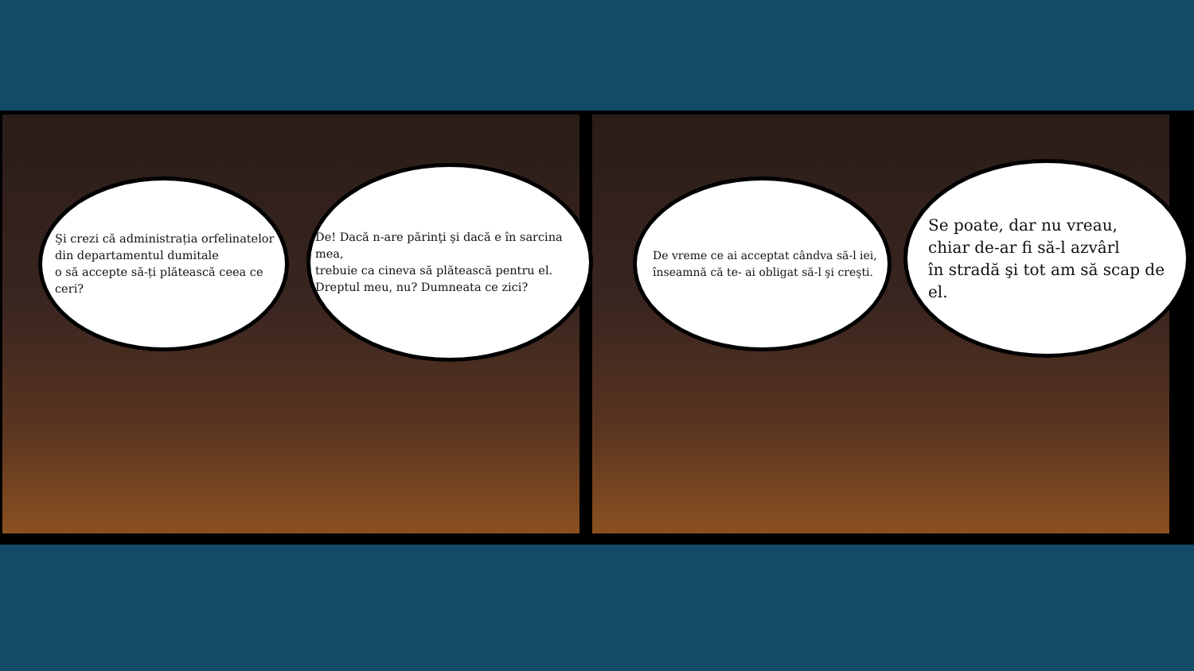Şi crezi că administrația orfelinatelor
din departamentul dumitale
o să accepte să-ți plătească ceea ce ceri?
De! Dacă n-are părinţi şi dacă e în sarcina mea,
trebuie ca cineva să plătească pentru el.
Dreptul meu, nu? Dumneata ce zici?
De vreme ce ai acceptat cândva să-l iei,
înseamnă că te- ai obligat să-l şi creşti.
Se poate, dar nu vreau,
chiar de-ar fi să-l azvârl
în stradă şi tot am să scap de el.